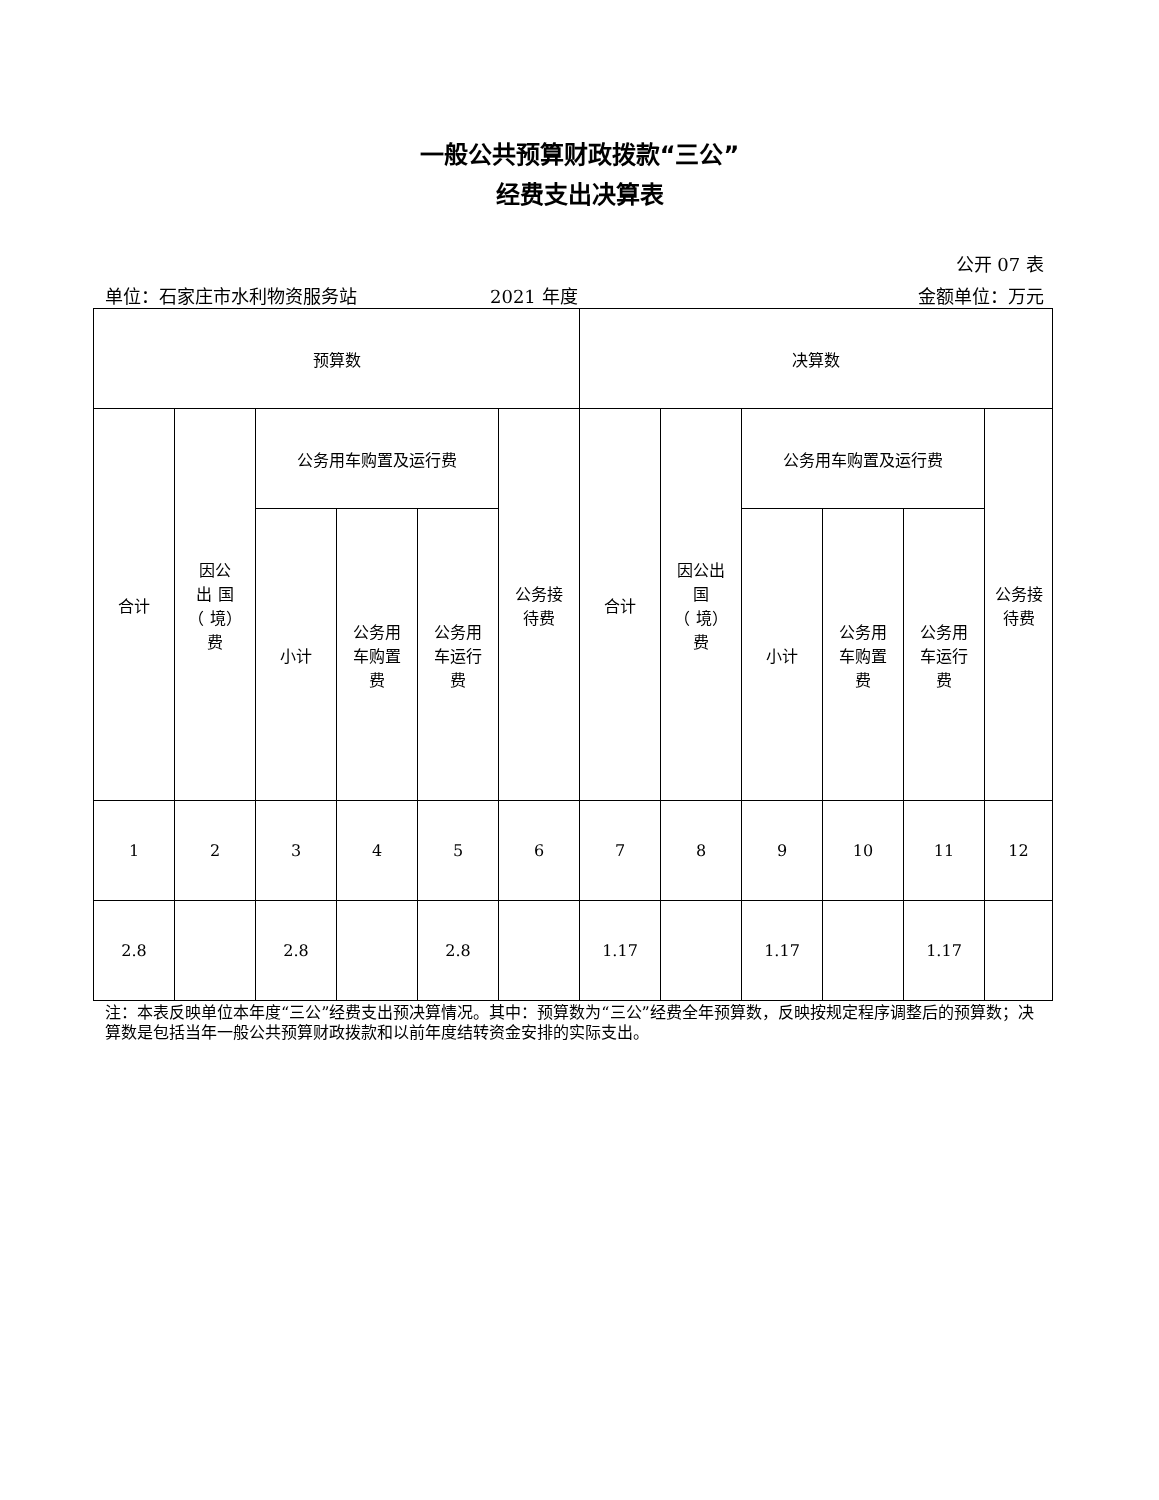一般公共预算财政拨款“三公”
经费支出决算表
公开 07 表
单位：石家庄市水利物资服务站 2021 年度 金额单位：万元
| 预算数 | | | | | | 决算数 | | | | | |
| --- | --- | --- | --- | --- | --- | --- | --- | --- | --- | --- | --- |
| 合计 | 因公 出 国 （ 境） 费 | 公务用车购置及运行费 | | | 公务接 待费 | 合计 | 因公出 国 （ 境） 费 | 公务用车购置及运行费 | | | 公务接 待费 |
| | | 小计 | 公务用 车购置 费 | 公务用 车运行 费 | | | | 小计 | 公务用 车购置 费 | 公务用 车运行 费 | |
| 1 | 2 | 3 | 4 | 5 | 6 | 7 | 8 | 9 | 10 | 11 | 12 |
| 2.8 | | 2.8 | | 2.8 | | 1.17 | | 1.17 | | 1.17 | |
注：本表反映单位本年度“三公”经费支出预决算情况。其中：预算数为“三公”经费全年预算数，反映按规定程序调整后的预算数；决算数是包括当年一般公共预算财政拨款和以前年度结转资金安排的实际支出。